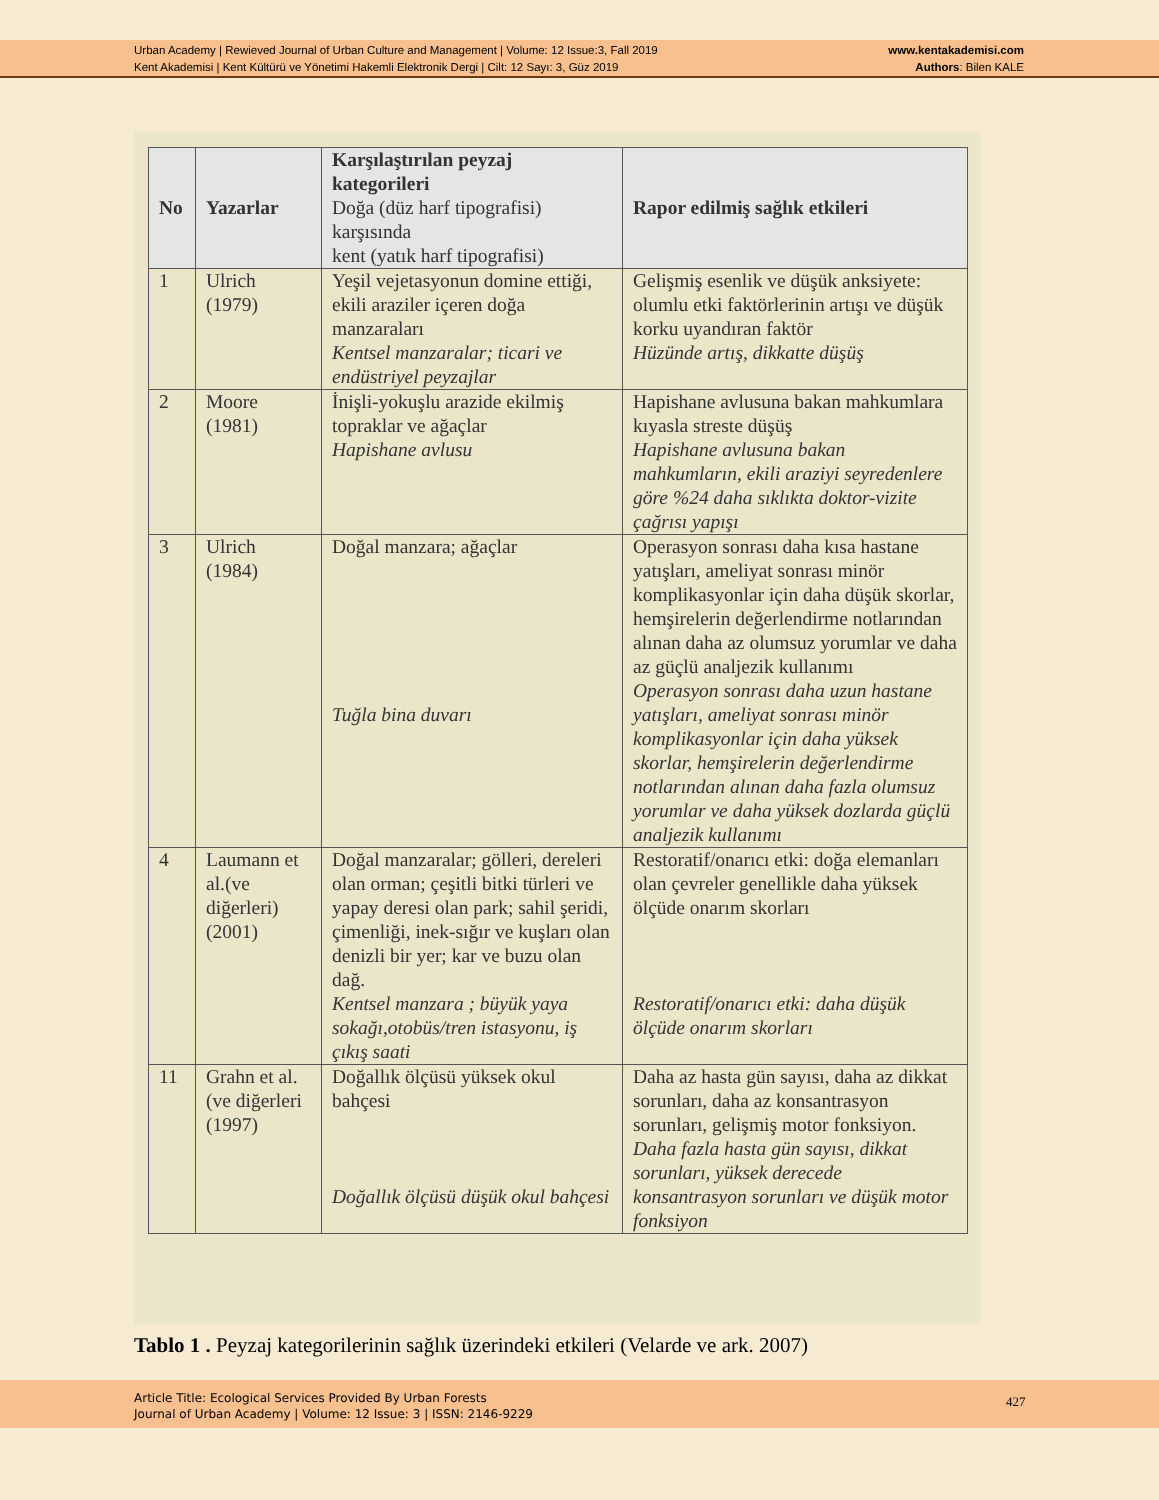Urban Academy | Rewieved Journal of Urban Culture and Management | Volume: 12 Issue:3, Fall 2019
Kent Akademisi | Kent Kültürü ve Yönetimi Hakemli Elektronik Dergi | Cilt: 12 Sayı: 3, Güz 2019
www.kentakademisi.com
Authors: Bilen KALE
| No | Yazarlar | Karşılaştırılan peyzaj kategorileri Doğa (düz harf tipografisi) karşısında kent (yatık harf tipografisi) | Rapor edilmiş sağlık etkileri |
| --- | --- | --- | --- |
| 1 | Ulrich (1979) | Yeşil vejetasyonun domine ettiği, ekili araziler içeren doğa manzaraları Kentsel manzaralar; ticari ve endüstriyel peyzajlar | Gelişmiş esenlik ve düşük anksiyete: olumlu etki faktörlerinin artışı ve düşük korku uyandıran faktör Hüzünde artış, dikkatte düşüş |
| 2 | Moore (1981) | İnişli-yokuşlu arazide ekilmiş topraklar ve ağaçlar Hapishane avlusu | Hapishane avlusuna bakan mahkumlara kıyasla streste düşüş Hapishane avlusuna bakan mahkumların, ekili araziyi seyredenlere göre %24 daha sıklıkta doktor-vizite çağrısı yapışı |
| 3 | Ulrich (1984) | Doğal manzara; ağaçlar Tuğla bina duvarı | Operasyon sonrası daha kısa hastane yatışları, ameliyat sonrası minör komplikasyonlar için daha düşük skorlar, hemşirelerin değerlendirme notlarından alınan daha az olumsuz yorumlar ve daha az güçlü analjezik kullanımı Operasyon sonrası daha uzun hastane yatışları, ameliyat sonrası minör komplikasyonlar için daha yüksek skorlar, hemşirelerin değerlendirme notlarından alınan daha fazla olumsuz yorumlar ve daha yüksek dozlarda güçlü analjezik kullanımı |
| 4 | Laumann et al.(ve diğerleri) (2001) | Doğal manzaralar; gölleri, dereleri olan orman; çeşitli bitki türleri ve yapay deresi olan park; sahil şeridi, çimenliği, inek-sığır ve kuşları olan denizli bir yer; kar ve buzu olan dağ. Kentsel manzara ; büyük yaya sokağı,otobüs/tren istasyonu, iş çıkış saati | Restoratif/onarıcı etki: doğa elemanları olan çevreler genellikle daha yüksek ölçüde onarım skorları Restoratif/onarıcı etki: daha düşük ölçüde onarım skorları |
| 11 | Grahn et al. (ve diğerleri (1997) | Doğallık ölçüsü yüksek okul bahçesi Doğallık ölçüsü düşük okul bahçesi | Daha az hasta gün sayısı, daha az dikkat sorunları, daha az konsantrasyon sorunları, gelişmiş motor fonksiyon. Daha fazla hasta gün sayısı, dikkat sorunları, yüksek derecede konsantrasyon sorunları ve düşük motor fonksiyon |
Tablo 1 . Peyzaj kategorilerinin sağlık üzerindeki etkileri (Velarde ve ark. 2007)
Article Title: Ecological Services Provided By Urban Forests
Journal of Urban Academy | Volume: 12 Issue: 3 | ISSN: 2146-9229
427